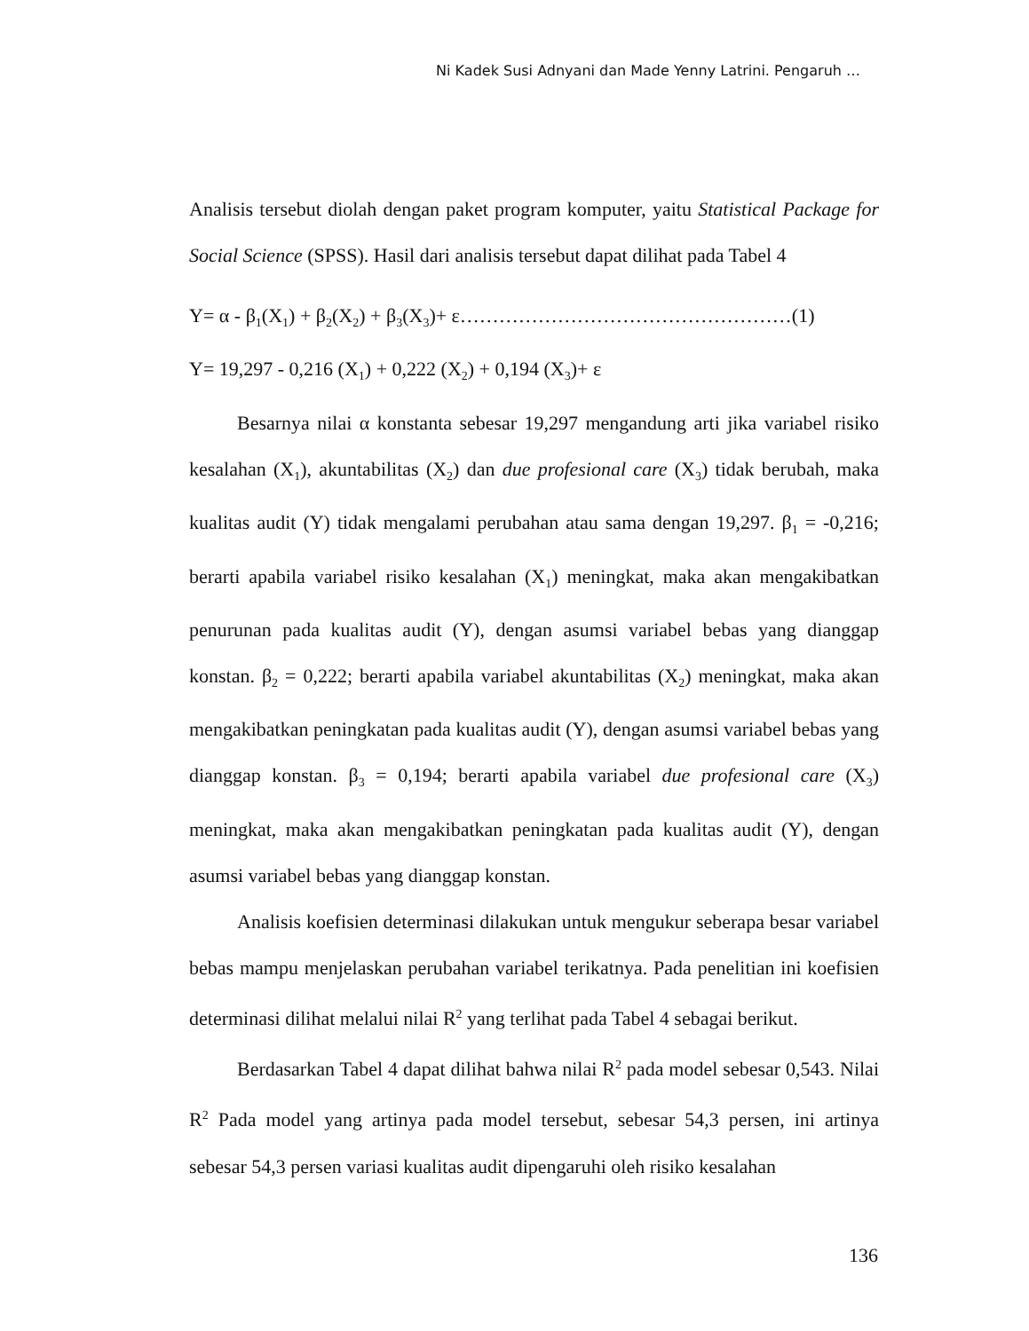Ni Kadek Susi Adnyani dan Made Yenny Latrini. Pengaruh …
Analisis tersebut diolah dengan paket program komputer, yaitu Statistical Package for Social Science (SPSS). Hasil dari analisis tersebut dapat dilihat pada Tabel 4
Y= α - β<sub>1</sub>(X<sub>1</sub>) + β<sub>2</sub>(X<sub>2</sub>) + β<sub>3</sub>(X<sub>3</sub>)+ ε……………………………………………(1)
Y= 19,297 - 0,216 (X<sub>1</sub>) + 0,222 (X<sub>2</sub>) + 0,194 (X<sub>3</sub>)+ ε
Besarnya nilai α konstanta sebesar 19,297 mengandung arti jika variabel risiko kesalahan (X<sub>1</sub>), akuntabilitas (X<sub>2</sub>) dan due profesional care (X<sub>3</sub>) tidak berubah, maka kualitas audit (Y) tidak mengalami perubahan atau sama dengan 19,297. β<sub>1</sub> = -0,216; berarti apabila variabel risiko kesalahan (X<sub>1</sub>) meningkat, maka akan mengakibatkan penurunan pada kualitas audit (Y), dengan asumsi variabel bebas yang dianggap konstan. β<sub>2</sub> = 0,222; berarti apabila variabel akuntabilitas (X<sub>2</sub>) meningkat, maka akan mengakibatkan peningkatan pada kualitas audit (Y), dengan asumsi variabel bebas yang dianggap konstan. β<sub>3</sub> = 0,194; berarti apabila variabel due profesional care (X<sub>3</sub>) meningkat, maka akan mengakibatkan peningkatan pada kualitas audit (Y), dengan asumsi variabel bebas yang dianggap konstan.
Analisis koefisien determinasi dilakukan untuk mengukur seberapa besar variabel bebas mampu menjelaskan perubahan variabel terikatnya. Pada penelitian ini koefisien determinasi dilihat melalui nilai R<sup>2</sup> yang terlihat pada Tabel 4 sebagai berikut.
Berdasarkan Tabel 4 dapat dilihat bahwa nilai R<sup>2</sup> pada model sebesar 0,543. Nilai R<sup>2</sup> Pada model yang artinya pada model tersebut, sebesar 54,3 persen, ini artinya sebesar 54,3 persen variasi kualitas audit dipengaruhi oleh risiko kesalahan
136